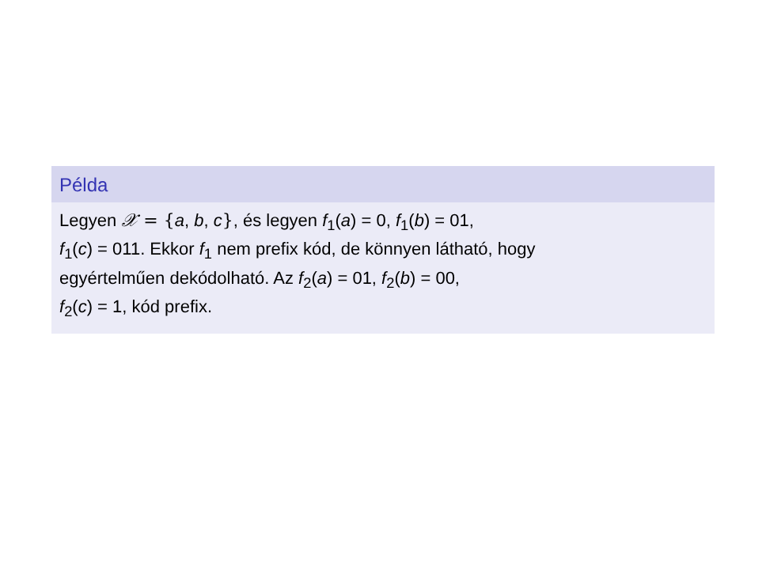Példa
Legyen 𝒳 = {a, b, c}, és legyen f<sub>1</sub>(a) = 0, f<sub>1</sub>(b) = 01,
f<sub>1</sub>(c) = 011. Ekkor f<sub>1</sub> nem prefix kód, de könnyen látható, hogy
egyértelműen dekódolható. Az f<sub>2</sub>(a) = 01, f<sub>2</sub>(b) = 00,
f<sub>2</sub>(c) = 1, kód prefix.